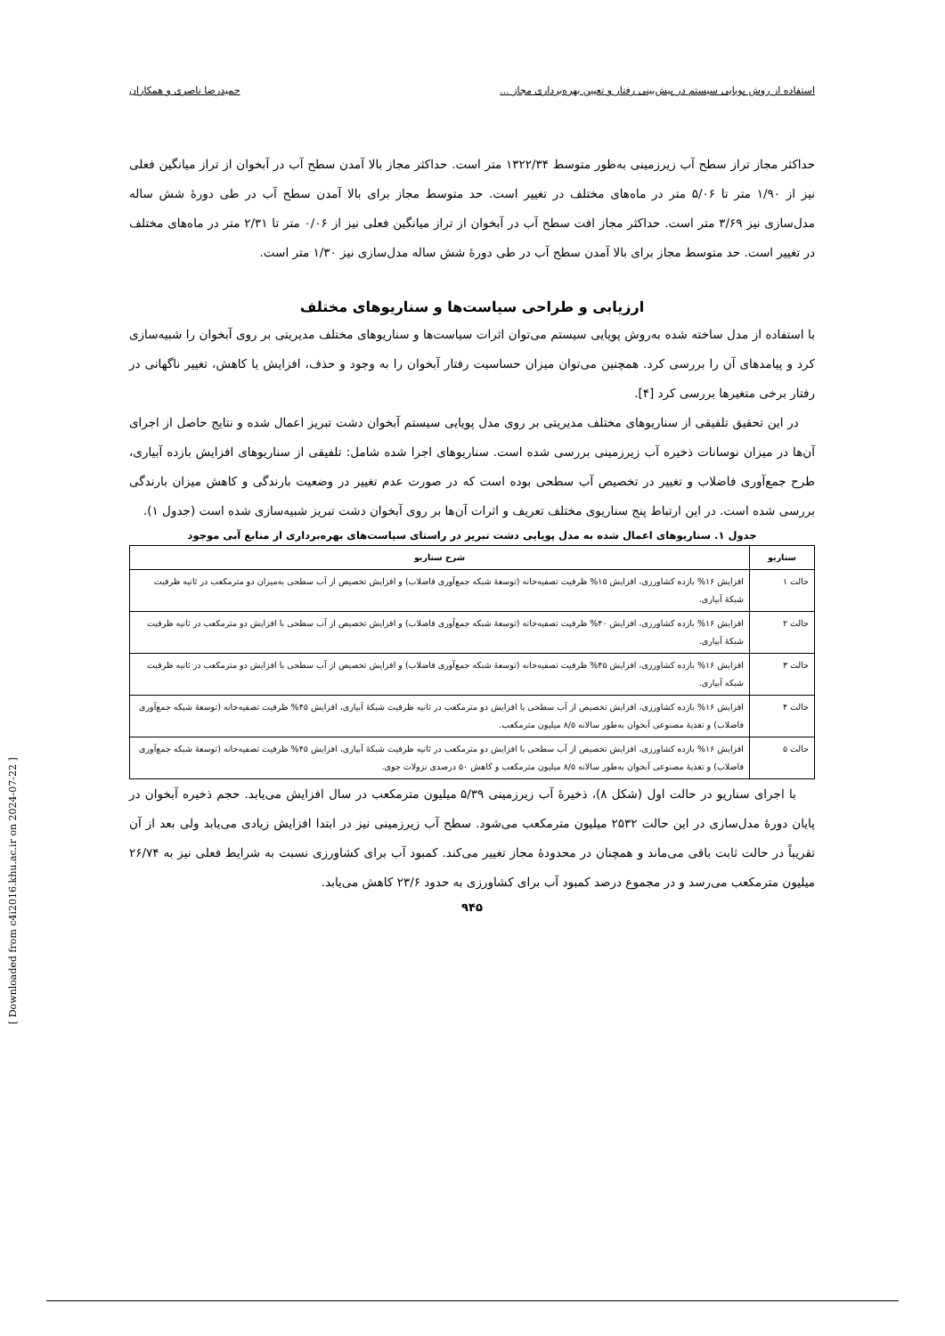استفاده از روش پویایی سیستم در پیش‌بینی رفتار و تعیین بهره‌برداری مجاز ... حمیدرضا ناصری و همکاران
حداکثر مجاز تراز سطح آب زیرزمینی به‌طور متوسط ۱۳۲۲/۳۴ متر است. حداکثر مجاز بالا آمدن سطح آب در آبخوان از تراز میانگین فعلی نیز از ۱/۹۰ متر تا ۵/۰۶ متر در ماه‌های مختلف در تغییر است. حد متوسط مجاز برای بالا آمدن سطح آب در طی دورهٔ شش ساله مدل‌سازی نیز ۳/۶۹ متر است. حداکثر مجاز افت سطح آب در آبخوان از تراز میانگین فعلی نیز از ۰/۰۶ متر تا ۲/۳۱ متر در ماه‌های مختلف در تغییر است. حد متوسط مجاز برای بالا آمدن سطح آب در طی دورهٔ شش ساله مدل‌سازی نیز ۱/۳۰ متر است.
ارزیابی و طراحی سیاست‌ها و سناریوهای مختلف
با استفاده از مدل ساخته شده به‌روش پویایی سیستم می‌توان اثرات سیاست‌ها و سناریوهای مختلف مدیریتی بر روی آبخوان را شبیه‌سازی کرد و پیامدهای آن را بررسی کرد. همچنین می‌توان میزان حساسیت رفتار آبخوان را به وجود و حذف، افزایش یا کاهش، تغییر ناگهانی در رفتار برخی متغیرها بررسی کرد [۴].
در این تحقیق تلفیقی از سناریوهای مختلف مدیریتی بر روی مدل پویایی سیستم آبخوان دشت تبریز اعمال شده و نتایج حاصل از اجرای آن‌ها در میزان نوسانات ذخیره آب زیرزمینی بررسی شده است. سناریوهای اجرا شده شامل: تلفیقی از سناریوهای افزایش بازده آبیاری، طرح جمع‌آوری فاضلاب و تغییر در تخصیص آب سطحی بوده است که در صورت عدم تغییر در وضعیت بارندگی و کاهش میزان بارندگی بررسی شده است. در این ارتباط پنج سناریوی مختلف تعریف و اثرات آن‌ها بر روی آبخوان دشت تبریز شبیه‌سازی شده است (جدول ۱).
جدول ۱. سناریوهای اعمال شده به مدل پویایی دشت تبریز در راستای سیاست‌های بهره‌برداری از منابع آبی موجود
| سناریو | شرح سناریو |
| --- | --- |
| حالت ۱ | افزایش ۱۶% بازده کشاورزی، افزایش ۱۵% ظرفیت تصفیه‌خانه (توسعهٔ شبکه جمع‌آوری فاضلاب) و افزایش تخصیص از آب سطحی به‌میزان دو مترمکعب در ثانیه ظرفیت شبکهٔ آبیاری. |
| حالت ۲ | افزایش ۱۶% بازده کشاورزی، افزایش ۴۰% ظرفیت تصفیه‌خانه (توسعهٔ شبکه جمع‌آوری فاضلاب) و افزایش تخصیص از آب سطحی با افزایش دو مترمکعب در ثانیه ظرفیت شبکهٔ آبیاری. |
| حالت ۳ | افزایش ۱۶% بازده کشاورزی، افزایش ۴۵% ظرفیت تصفیه‌خانه (توسعهٔ شبکه جمع‌آوری فاضلاب) و افزایش تخصیص از آب سطحی با افزایش دو مترمکعب در ثانیه ظرفیت شبکه آبیاری. |
| حالت ۴ | افزایش ۱۶% بازده کشاورزی، افزایش تخصیص از آب سطحی با افزایش دو مترمکعب در ثانیه ظرفیت شبکهٔ آبیاری، افزایش ۴۵% ظرفیت تصفیه‌خانه (توسعهٔ شبکه جمع‌آوری فاضلاب) و تغذیهٔ مصنوعی آبخوان به‌طور سالانه ۸/۵ میلیون مترمکعب. |
| حالت ۵ | افزایش ۱۶% بازده کشاورزی، افزایش تخصیص از آب سطحی با افزایش دو مترمکعب در ثانیه ظرفیت شبکهٔ آبیاری، افزایش ۴۵% ظرفیت تصفیه‌خانه (توسعهٔ شبکه جمع‌آوری فاضلاب) و تغذیهٔ مصنوعی آبخوان به‌طور سالانه ۸/۵ میلیون مترمکعب و کاهش ۵۰ درصدی نزولات جوی. |
با اجرای سناریو در حالت اول (شکل ۸)، ذخیرهٔ آب زیرزمینی ۵/۳۹ میلیون مترمکعب در سال افزایش می‌یابد. حجم ذخیره آبخوان در پایان دورهٔ مدل‌سازی در این حالت ۲۵۳۲ میلیون مترمکعب می‌شود. سطح آب زیرزمینی نیز در ابتدا افزایش زیادی می‌یابد ولی بعد از آن تقریباً در حالت ثابت باقی می‌ماند و همچنان در محدودهٔ مجاز تغییر می‌کند. کمبود آب برای کشاورزی نسبت به شرایط فعلی نیز به ۲۶/۷۴ میلیون مترمکعب می‌رسد و در مجموع درصد کمبود آب برای کشاورزی به حدود ۲۳/۶ کاهش می‌یابد.
۹۴۵
[ Downloaded from c4i2016.khu.ac.ir on 2024-07-22 ]